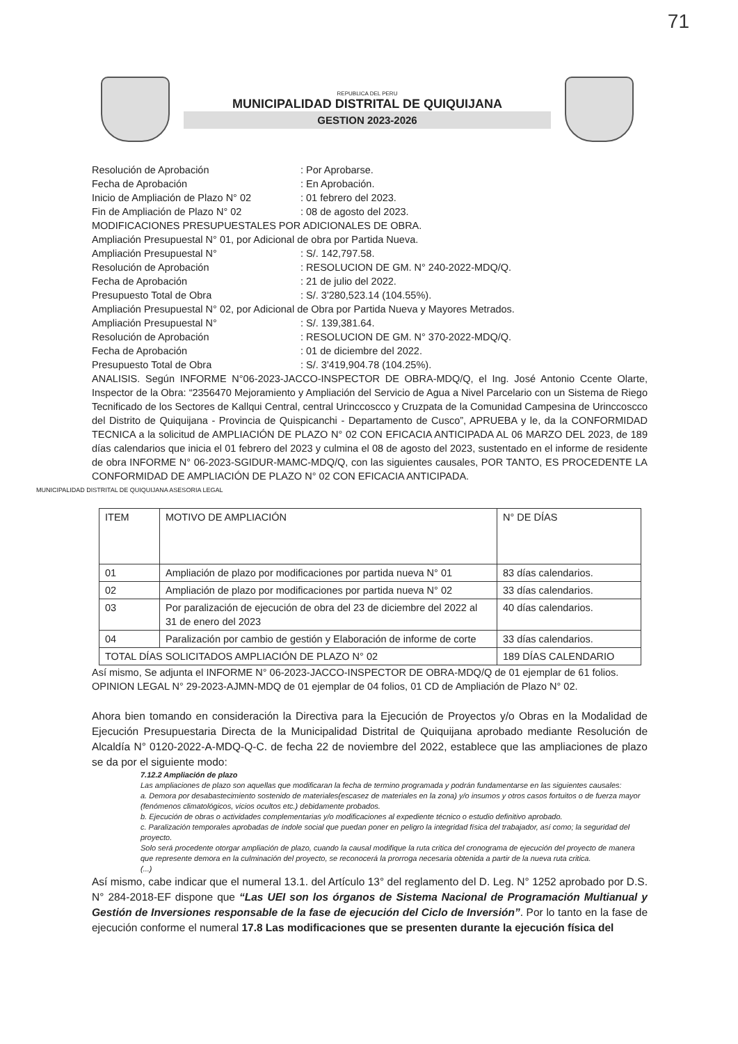71
REPUBLICA DEL PERU
MUNICIPALIDAD DISTRITAL DE QUIQUIJANA
GESTION 2023-2026
Resolución de Aprobación: Por Aprobarse.
Fecha de Aprobación: En Aprobación.
Inicio de Ampliación de Plazo N° 02: 01 febrero del 2023.
Fin de Ampliación de Plazo N° 02: 08 de agosto del 2023.
MODIFICACIONES PRESUPUESTALES POR ADICIONALES DE OBRA.
Ampliación Presupuestal N° 01, por Adicional de obra por Partida Nueva.
Ampliación Presupuestal N°: S/. 142,797.58.
Resolución de Aprobación: RESOLUCION DE GM. N° 240-2022-MDQ/Q.
Fecha de Aprobación: 21 de julio del 2022.
Presupuesto Total de Obra: S/. 3'280,523.14 (104.55%).
Ampliación Presupuestal N° 02, por Adicional de Obra por Partida Nueva y Mayores Metrados.
Ampliación Presupuestal N°: S/. 139,381.64.
Resolución de Aprobación: RESOLUCION DE GM. N° 370-2022-MDQ/Q.
Fecha de Aprobación: 01 de diciembre del 2022.
Presupuesto Total de Obra: S/. 3'419,904.78 (104.25%).
ANALISIS. Según INFORME N°06-2023-JACCO-INSPECTOR DE OBRA-MDQ/Q, el Ing. José Antonio Ccente Olarte, Inspector de la Obra: “2356470 Mejoramiento y Ampliación del Servicio de Agua a Nivel Parcelario con un Sistema de Riego Tecnificado de los Sectores de Kallqui Central, central Urinccoscco y Cruzpata de la Comunidad Campesina de Urinccoscco del Distrito de Quiquijana - Provincia de Quispicanchi - Departamento de Cusco”, APRUEBA y le, da la CONFORMIDAD TECNICA a la solicitud de AMPLIACIÓN DE PLAZO N° 02 CON EFICACIA ANTICIPADA AL 06 MARZO DEL 2023, de 189 días calendarios que inicia el 01 febrero del 2023 y culmina el 08 de agosto del 2023, sustentado en el informe de residente de obra INFORME N° 06-2023-SGIDUR-MAMC-MDQ/Q, con las siguientes causales, POR TANTO, ES PROCEDENTE LA CONFORMIDAD DE AMPLIACIÓN DE PLAZO N° 02 CON EFICACIA ANTICIPADA.
MUNICIPALIDAD DISTRITAL DE QUIQUIJANA ASESORIA LEGAL
| ITEM | MOTIVO DE AMPLIACIÓN | N° DE DÍAS |
| 01 | Ampliación de plazo por modificaciones por partida nueva N° 01 | 83 días calendarios. |
| 02 | Ampliación de plazo por modificaciones por partida nueva N° 02 | 33 días calendarios. |
| 03 | Por paralización de ejecución de obra del 23 de diciembre del 2022 al 31 de enero del 2023 | 40 días calendarios. |
| 04 | Paralización por cambio de gestión y Elaboración de informe de corte | 33 días calendarios. |
| TOTAL DÍAS SOLICITADOS AMPLIACIÓN DE PLAZO N° 02 | | 189 DÍAS CALENDARIO |
Así mismo, Se adjunta el INFORME N° 06-2023-JACCO-INSPECTOR DE OBRA-MDQ/Q de 01 ejemplar de 61 folios.
OPINION LEGAL N° 29-2023-AJMN-MDQ de 01 ejemplar de 04 folios, 01 CD de Ampliación de Plazo N° 02.
Ahora bien tomando en consideración la Directiva para la Ejecución de Proyectos y/o Obras en la Modalidad de Ejecución Presupuestaria Directa de la Municipalidad Distrital de Quiquijana aprobado mediante Resolución de Alcaldía N° 0120-2022-A-MDQ-Q-C. de fecha 22 de noviembre del 2022, establece que las ampliaciones de plazo se da por el siguiente modo:
7.12.2 Ampliación de plazo
Las ampliaciones de plazo son aquellas que modificaran la fecha de termino programada y podrán fundamentarse en las siguientes causales:
a. Demora por desabastecimiento sostenido de materiales(escasez de materiales en la zona) y/o insumos y otros casos fortuitos o de fuerza mayor (fenómenos climatológicos, vicios ocultos etc.) debidamente probados.
b. Ejecución de obras o actividades complementarias y/o modificaciones al expediente técnico o estudio definitivo aprobado.
c. Paralización temporales aprobadas de índole social que puedan poner en peligro la integridad física del trabajador, así como; la seguridad del proyecto.
Solo será procedente otorgar ampliación de plazo, cuando la causal modifique la ruta critica del cronograma de ejecución del proyecto de manera que represente demora en la culminación del proyecto, se reconocerá la prorroga necesaria obtenida a partir de la nueva ruta critica.
(...)
Así mismo, cabe indicar que el numeral 13.1. del Artículo 13° del reglamento del D. Leg. N° 1252 aprobado por D.S. N° 284-2018-EF dispone que “Las UEI son los órganos de Sistema Nacional de Programación Multianual y Gestión de Inversiones responsable de la fase de ejecución del Ciclo de Inversión”. Por lo tanto en la fase de ejecución conforme el numeral 17.8 Las modificaciones que se presenten durante la ejecución física del